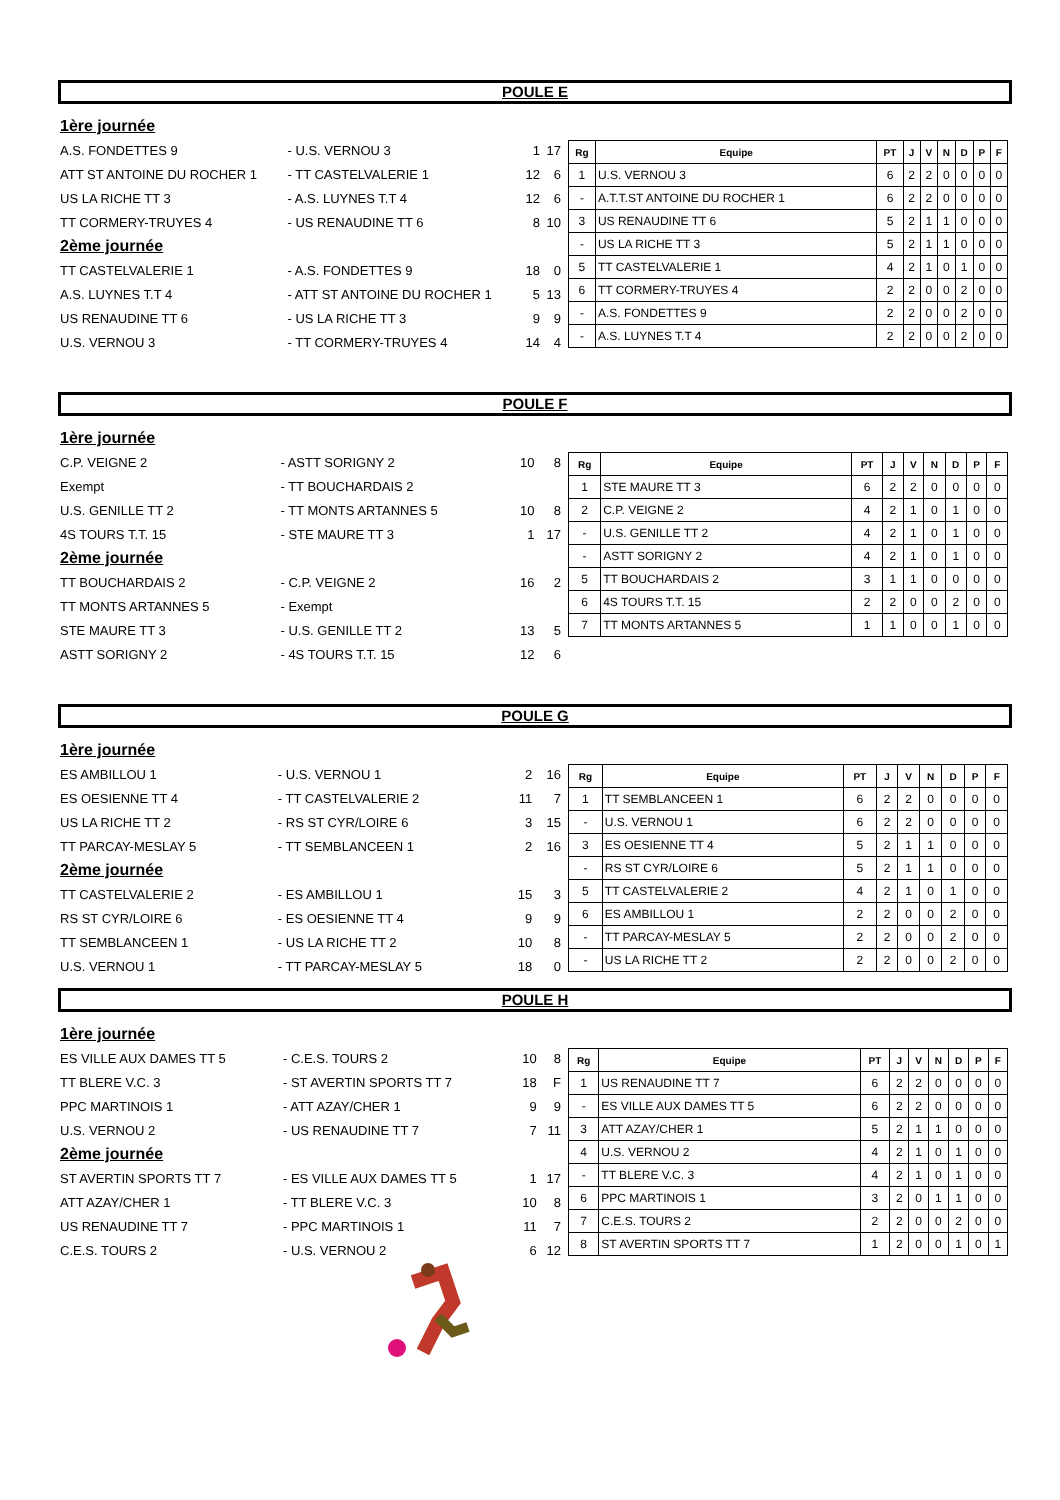POULE E
| 1ère journée | | | |
| A.S. FONDETTES 9 | - U.S. VERNOU 3 | 1 | 17 |
| ATT ST ANTOINE DU ROCHER 1 | - TT CASTELVALERIE 1 | 12 | 6 |
| US LA RICHE TT 3 | - A.S. LUYNES T.T 4 | 12 | 6 |
| TT CORMERY-TRUYES 4 | - US RENAUDINE TT 6 | 8 | 10 |
| 2ème journée | | | |
| TT CASTELVALERIE 1 | - A.S. FONDETTES 9 | 18 | 0 |
| A.S. LUYNES T.T 4 | - ATT ST ANTOINE DU ROCHER 1 | 5 | 13 |
| US RENAUDINE TT 6 | - US LA RICHE TT 3 | 9 | 9 |
| U.S. VERNOU 3 | - TT CORMERY-TRUYES 4 | 14 | 4 |
| Rg | Equipe | PT | J | V | N | D | P | F |
| --- | --- | --- | --- | --- | --- | --- | --- | --- |
| 1 | U.S. VERNOU 3 | 6 | 2 | 2 | 0 | 0 | 0 | 0 |
| - | A.T.T.ST ANTOINE DU ROCHER 1 | 6 | 2 | 2 | 0 | 0 | 0 | 0 |
| 3 | US RENAUDINE TT 6 | 5 | 2 | 1 | 1 | 0 | 0 | 0 |
| - | US LA RICHE TT 3 | 5 | 2 | 1 | 1 | 0 | 0 | 0 |
| 5 | TT CASTELVALERIE 1 | 4 | 2 | 1 | 0 | 1 | 0 | 0 |
| 6 | TT CORMERY-TRUYES 4 | 2 | 2 | 0 | 0 | 2 | 0 | 0 |
| - | A.S. FONDETTES 9 | 2 | 2 | 0 | 0 | 2 | 0 | 0 |
| - | A.S. LUYNES T.T 4 | 2 | 2 | 0 | 0 | 2 | 0 | 0 |
POULE F
| 1ère journée | | | |
| C.P. VEIGNE 2 | - ASTT SORIGNY 2 | 10 | 8 |
| Exempt | - TT BOUCHARDAIS 2 | | |
| U.S. GENILLE TT 2 | - TT MONTS ARTANNES 5 | 10 | 8 |
| 4S TOURS T.T. 15 | - STE MAURE TT 3 | 1 | 17 |
| 2ème journée | | | |
| TT BOUCHARDAIS 2 | - C.P. VEIGNE 2 | 16 | 2 |
| TT MONTS ARTANNES 5 | - Exempt | | |
| STE MAURE TT 3 | - U.S. GENILLE TT 2 | 13 | 5 |
| ASTT SORIGNY 2 | - 4S TOURS T.T. 15 | 12 | 6 |
| Rg | Equipe | PT | J | V | N | D | P | F |
| --- | --- | --- | --- | --- | --- | --- | --- | --- |
| 1 | STE MAURE TT 3 | 6 | 2 | 2 | 0 | 0 | 0 | 0 |
| 2 | C.P. VEIGNE 2 | 4 | 2 | 1 | 0 | 1 | 0 | 0 |
| - | U.S. GENILLE TT 2 | 4 | 2 | 1 | 0 | 1 | 0 | 0 |
| - | ASTT SORIGNY 2 | 4 | 2 | 1 | 0 | 1 | 0 | 0 |
| 5 | TT BOUCHARDAIS 2 | 3 | 1 | 1 | 0 | 0 | 0 | 0 |
| 6 | 4S TOURS T.T. 15 | 2 | 2 | 0 | 0 | 2 | 0 | 0 |
| 7 | TT MONTS ARTANNES 5 | 1 | 1 | 0 | 0 | 1 | 0 | 0 |
POULE G
| 1ère journée | | | |
| ES AMBILLOU 1 | - U.S. VERNOU 1 | 2 | 16 |
| ES OESIENNE TT 4 | - TT CASTELVALERIE 2 | 11 | 7 |
| US LA RICHE TT 2 | - RS ST CYR/LOIRE 6 | 3 | 15 |
| TT PARCAY-MESLAY 5 | - TT SEMBLANCEEN 1 | 2 | 16 |
| 2ème journée | | | |
| TT CASTELVALERIE 2 | - ES AMBILLOU 1 | 15 | 3 |
| RS ST CYR/LOIRE 6 | - ES OESIENNE TT 4 | 9 | 9 |
| TT SEMBLANCEEN 1 | - US LA RICHE TT 2 | 10 | 8 |
| U.S. VERNOU 1 | - TT PARCAY-MESLAY 5 | 18 | 0 |
| Rg | Equipe | PT | J | V | N | D | P | F |
| --- | --- | --- | --- | --- | --- | --- | --- | --- |
| 1 | TT SEMBLANCEEN 1 | 6 | 2 | 2 | 0 | 0 | 0 | 0 |
| - | U.S. VERNOU 1 | 6 | 2 | 2 | 0 | 0 | 0 | 0 |
| 3 | ES OESIENNE TT 4 | 5 | 2 | 1 | 1 | 0 | 0 | 0 |
| - | RS ST CYR/LOIRE 6 | 5 | 2 | 1 | 1 | 0 | 0 | 0 |
| 5 | TT CASTELVALERIE 2 | 4 | 2 | 1 | 0 | 1 | 0 | 0 |
| 6 | ES AMBILLOU 1 | 2 | 2 | 0 | 0 | 2 | 0 | 0 |
| - | TT PARCAY-MESLAY 5 | 2 | 2 | 0 | 0 | 2 | 0 | 0 |
| - | US LA RICHE TT 2 | 2 | 2 | 0 | 0 | 2 | 0 | 0 |
POULE H
| 1ère journée | | | |
| ES VILLE AUX DAMES TT 5 | - C.E.S. TOURS 2 | 10 | 8 |
| TT BLERE V.C. 3 | - ST AVERTIN SPORTS TT 7 | 18 | F |
| PPC MARTINOIS 1 | - ATT AZAY/CHER 1 | 9 | 9 |
| U.S. VERNOU 2 | - US RENAUDINE TT 7 | 7 | 11 |
| 2ème journée | | | |
| ST AVERTIN SPORTS TT 7 | - ES VILLE AUX DAMES TT 5 | 1 | 17 |
| ATT AZAY/CHER 1 | - TT BLERE V.C. 3 | 10 | 8 |
| US RENAUDINE TT 7 | - PPC MARTINOIS 1 | 11 | 7 |
| C.E.S. TOURS 2 | - U.S. VERNOU 2 | 6 | 12 |
| Rg | Equipe | PT | J | V | N | D | P | F |
| --- | --- | --- | --- | --- | --- | --- | --- | --- |
| 1 | US RENAUDINE TT 7 | 6 | 2 | 2 | 0 | 0 | 0 | 0 |
| - | ES VILLE AUX DAMES TT 5 | 6 | 2 | 2 | 0 | 0 | 0 | 0 |
| 3 | ATT AZAY/CHER 1 | 5 | 2 | 1 | 1 | 0 | 0 | 0 |
| 4 | U.S. VERNOU 2 | 4 | 2 | 1 | 0 | 1 | 0 | 0 |
| - | TT BLERE V.C. 3 | 4 | 2 | 1 | 0 | 1 | 0 | 0 |
| 6 | PPC MARTINOIS 1 | 3 | 2 | 0 | 1 | 1 | 0 | 0 |
| 7 | C.E.S. TOURS 2 | 2 | 2 | 0 | 0 | 2 | 0 | 0 |
| 8 | ST AVERTIN SPORTS TT 7 | 1 | 2 | 0 | 0 | 1 | 0 | 1 |